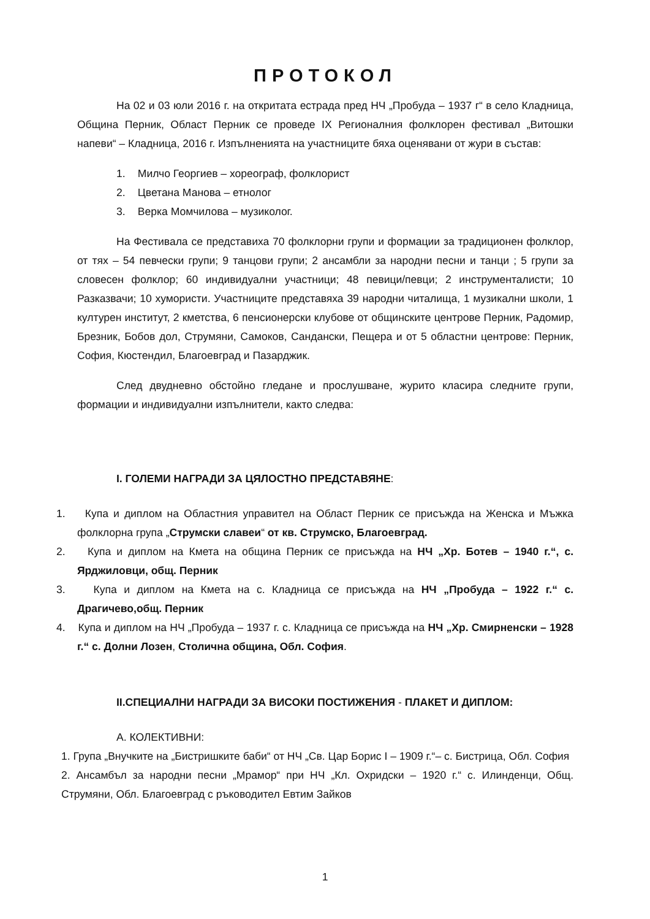ПРОТОКОЛ
На 02 и 03 юли 2016 г. на откритата естрада пред НЧ „Пробуда – 1937 г“ в село Кладница, Община Перник, Област Перник се проведе IX Регионалния фолклорен фестивал „Витошки напеви“ – Кладница, 2016 г. Изпълненията на участниците бяха оценявани от жури в състав:
1. Милчо Георгиев – хореограф, фолклорист
2. Цветана Манова – етнолог
3. Верка Момчилова – музиколог.
На Фестивала се представиха 70 фолклорни групи и формации за традиционен фолклор, от тях – 54 певчески групи; 9 танцови групи; 2 ансамбли за народни песни и танци ; 5 групи за словесен фолклор; 60 индивидуални участници; 48 певици/певци; 2 инструменталисти; 10 Разказвачи; 10 хумористи. Участниците представяха 39 народни читалища, 1 музикални школи, 1 културен институт, 2 кметства, 6 пенсионерски клубове от общинските центрове Перник, Радомир, Брезник, Бобов дол, Струмяни, Самоков, Сандански, Пещера и от 5 областни центрове: Перник, София, Кюстендил, Благоевград и Пазарджик.
След двудневно обстойно гледане и прослушване, журито класира следните групи, формации и индивидуални изпълнители, както следва:
I. ГОЛЕМИ НАГРАДИ ЗА ЦЯЛОСТНО ПРЕДСТАВЯНЕ:
1. Купа и диплом на Областния управител на Област Перник се присъжда на Женска и Мъжка фолклорна група „Струмски славеи“ от кв. Струмско, Благоевград.
2. Купа и диплом на Кмета на община Перник се присъжда на НЧ „Хр. Ботев – 1940 г.“, с. Ярджиловци, общ. Перник
3. Купа и диплом на Кмета на с. Кладница се присъжда на НЧ „Пробуда – 1922 г.“ с. Драгичево,общ. Перник
4. Купа и диплом на НЧ „Пробуда – 1937 г. с. Кладница се присъжда на НЧ „Хр. Смирненски – 1928 г.“ с. Долни Лозен, Столична община, Обл. София.
II.СПЕЦИАЛНИ НАГРАДИ ЗА ВИСОКИ ПОСТИЖЕНИЯ - ПЛАКЕТ И ДИПЛОМ:
А. КОЛЕКТИВНИ:
1. Група „Внучките на „Бистришките баби“ от НЧ „Св. Цар Борис I – 1909 г.“– с. Бистрица, Обл. София
2. Ансамбъл за народни песни „Мрамор“ при НЧ „Кл. Охридски – 1920 г.“ с. Илинденци, Общ. Струмяни, Обл. Благоевград с ръководител Евтим Зайков
1